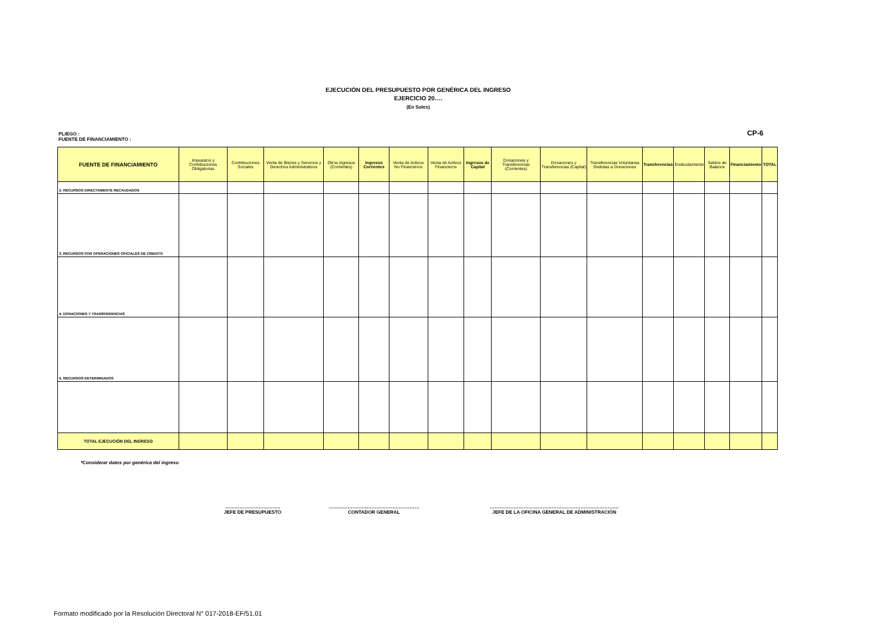EJECUCIÓN DEL PRESUPUESTO POR GENÉRICA DEL INGRESO
EJERCICIO 20….
(En Soles)
CP-6 PLIEGO :
FUENTE DE FINANCIAMIENTO :
| FUENTE DE FINANCIAMIENTO | Impuestos y Contribuciones Obligatorias | Contribuciones Sociales | Venta de Bienes y Servicios y Derechos Administrativos | Otros Ingresos (Corrientes) | Ingresos Corrientes | Venta de Activos No Financieros | Venta de Activos Financieros | Ingresos de Capital | Donaciones y Transferencias (Corrientes) | Donaciones y Transferencias (Capital) | Transferencias Voluntarias Distintas a Donaciones | Transferencias | Endeudamiento | Saldos de Balance | Financiamiento | TOTAL |
| --- | --- | --- | --- | --- | --- | --- | --- | --- | --- | --- | --- | --- | --- | --- | --- | --- |
| 2. RECURSOS DIRECTAMENTE RECAUDADOS | | | | | | | | | | | | | | | | |
| 3. RECURSOS POR OPERACIONES OFICIALES DE CREDITO | | | | | | | | | | | | | | | | |
| 4. DONACIONES Y TRANSFERENCIAS | | | | | | | | | | | | | | | | |
| 5. RECURSOS DETERMINADOS | | | | | | | | | | | | | | | | |
| TOTAL EJECUCIÓN DEL INGRESO | | | | | | | | | | | | | | | | |
*Considerar datos por genérica del ingreso
……………………………..
JEFE DE PRESUPUESTO
…………………………………………………
CONTADOR GENERAL
………………………………………………………………………
JEFE DE LA OFICINA GENERAL DE ADMINISTRACIÓN
Formato modificado por la Resolución Directoral N° 017-2018-EF/51.01